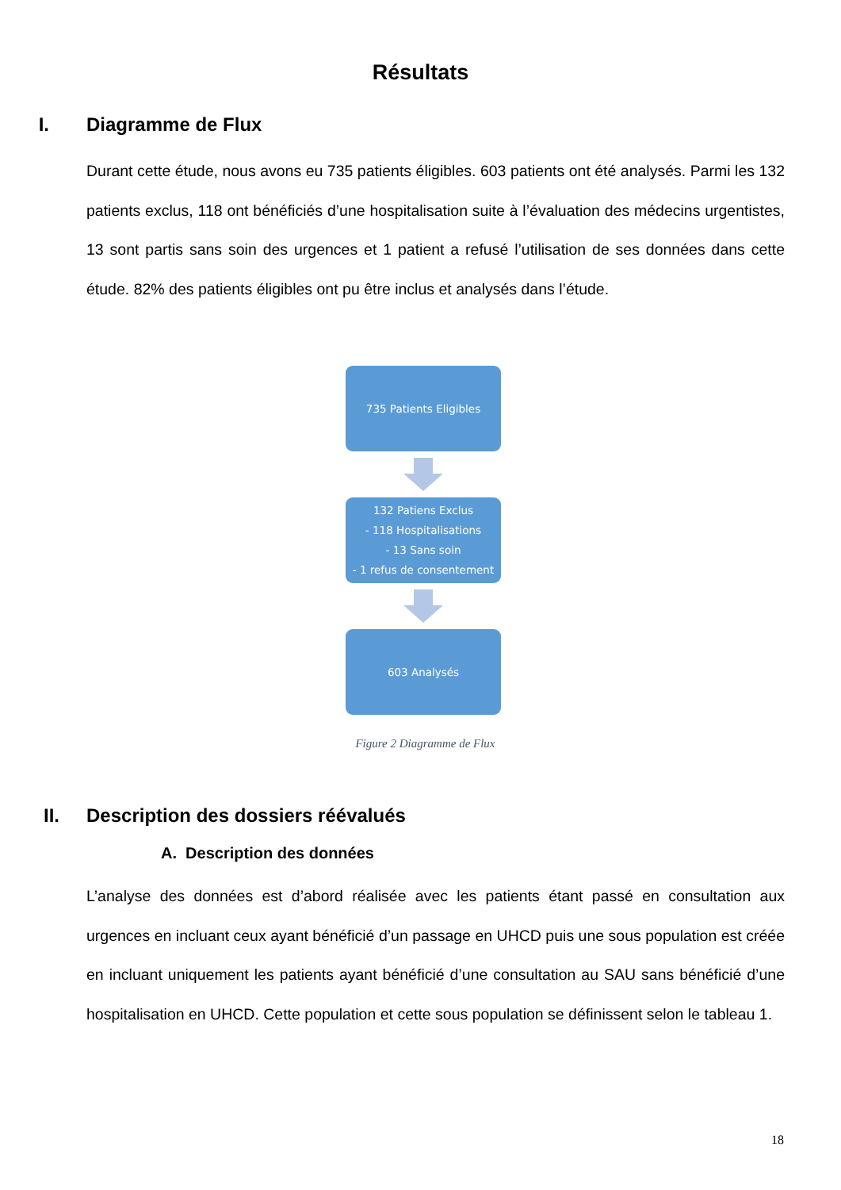Résultats
I. Diagramme de Flux
Durant cette étude, nous avons eu 735 patients éligibles. 603 patients ont été analysés. Parmi les 132 patients exclus, 118 ont bénéficiés d’une hospitalisation suite à l’évaluation des médecins urgentistes, 13 sont partis sans soin des urgences et 1 patient a refusé l’utilisation de ses données dans cette étude. 82% des patients éligibles ont pu être inclus et analysés dans l’étude.
735 Patients Eligibles
132 Patiens Exclus
- 118 Hospitalisations
- 13 Sans soin
- 1 refus de consentement
603 Analysés
Figure 2 Diagramme de Flux
II. Description des dossiers réévalués
A. Description des données
L’analyse des données est d’abord réalisée avec les patients étant passé en consultation aux urgences en incluant ceux ayant bénéficié d’un passage en UHCD puis une sous population est créée en incluant uniquement les patients ayant bénéficié d’une consultation au SAU sans bénéficié d’une hospitalisation en UHCD. Cette population et cette sous population se définissent selon le tableau 1.
18